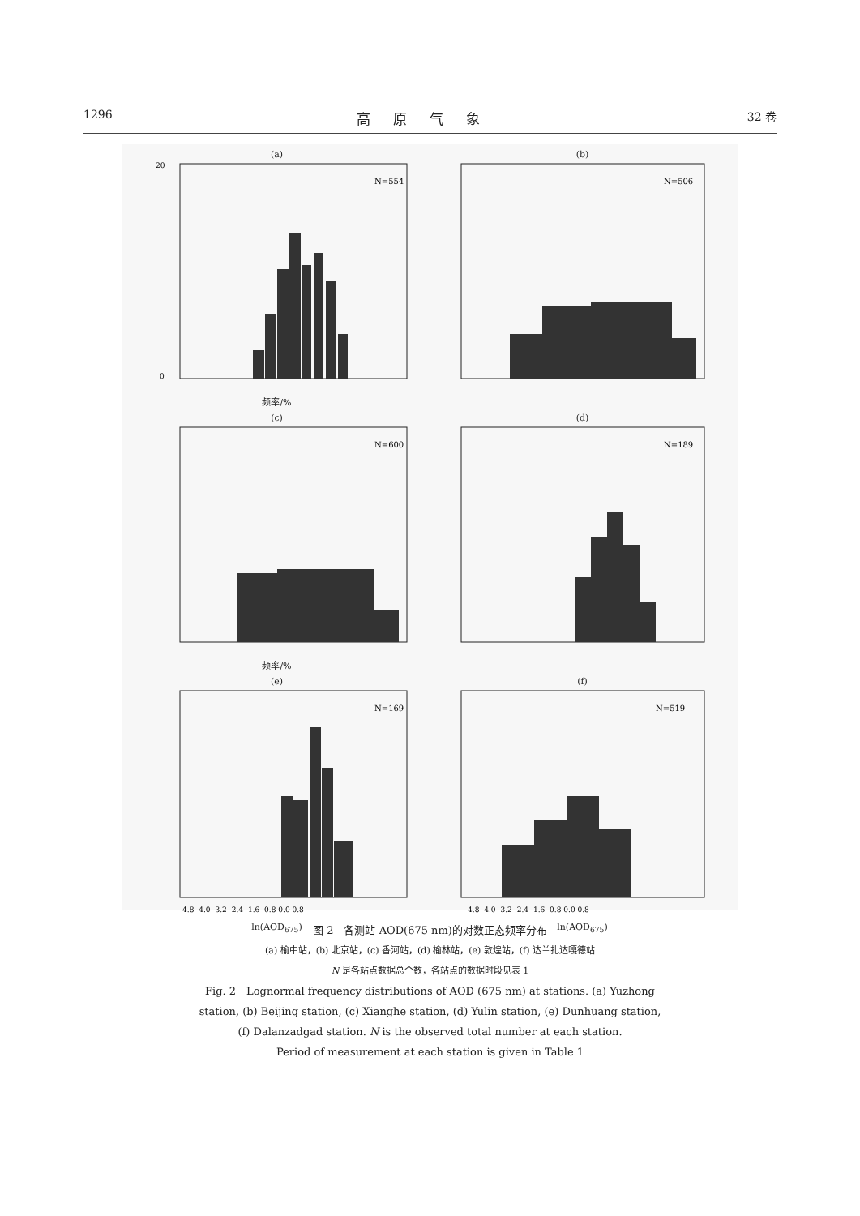1296 高原气象 32 卷
(a)
N=554
20
0
频率/%
(b)
N=506
(c)
N=600
频率/%
(d)
N=189
(e)
N=169
-4.8 -4.0 -3.2 -2.4 -1.6 -0.8 0.0 0.8
ln(AOD<sub>675</sub>)
(f)
N=519
-4.8 -4.0 -3.2 -2.4 -1.6 -0.8 0.0 0.8
ln(AOD<sub>675</sub>)
图 2　各测站 AOD(675 nm)的对数正态频率分布
(a) 榆中站，(b) 北京站，(c) 香河站，(d) 榆林站，(e) 敦煌站，(f) 达兰扎达嘎德站
N 是各站点数据总个数，各站点的数据时段见表 1
Fig. 2　Lognormal frequency distributions of AOD (675 nm) at stations. (a) Yuzhong
station, (b) Beijing station, (c) Xianghe station, (d) Yulin station, (e) Dunhuang station,
(f) Dalanzadgad station. N is the observed total number at each station.
Period of measurement at each station is given in Table 1